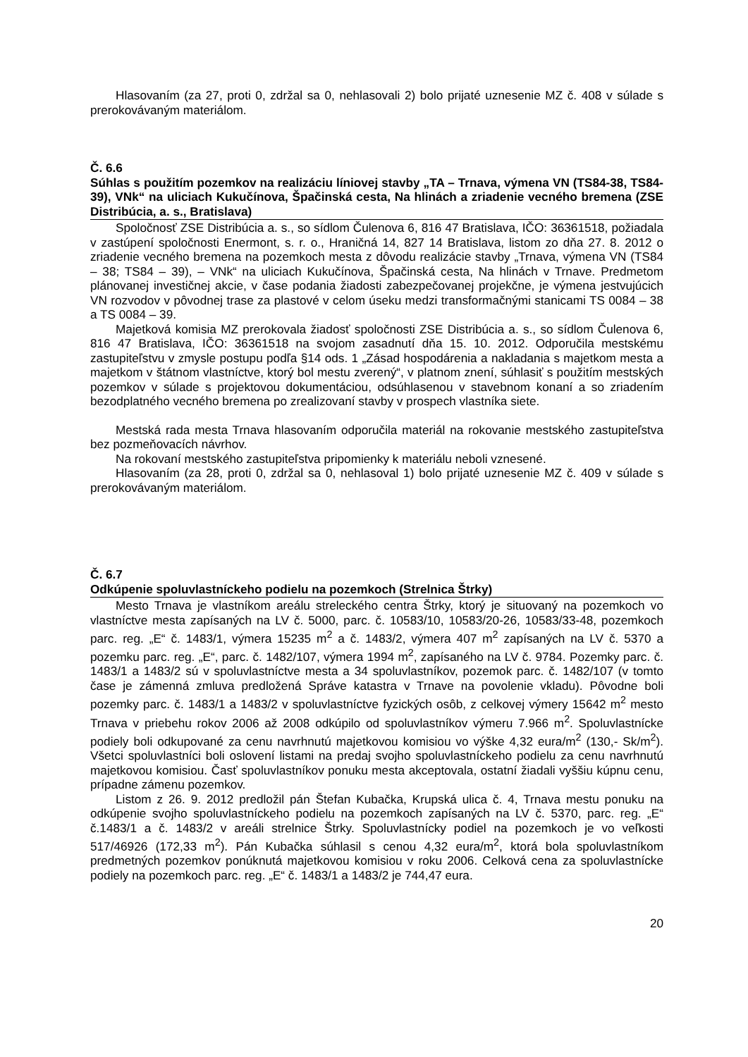Hlasovaním (za 27, proti 0, zdržal sa 0, nehlasovali 2) bolo prijaté uznesenie MZ č. 408 v súlade s prerokovávaným materiálom.
Č. 6.6
Súhlas s použitím pozemkov na realizáciu líniovej stavby „TA – Trnava, výmena VN (TS84-38, TS84-39), VNk“ na uliciach Kukučínova, Špačinská cesta, Na hlinách a zriadenie vecného bremena (ZSE Distribúcia, a. s., Bratislava)
Spoločnosť ZSE Distribúcia a. s., so sídlom Čulenova 6, 816 47 Bratislava, IČO: 36361518, požiadala v zastúpení spoločnosti Enermont, s. r. o., Hraničná 14, 827 14 Bratislava, listom zo dňa 27. 8. 2012 o zriadenie vecného bremena na pozemkoch mesta z dôvodu realizácie stavby „Trnava, výmena VN (TS84 – 38; TS84 – 39), – VNk“ na uliciach Kukučínova, Špačinská cesta, Na hlinách v Trnave. Predmetom plánovanej investičnej akcie, v čase podania žiadosti zabezpečovanej projekčne, je výmena jestvujúcich VN rozvodov v pôvodnej trase za plastové v celom úseku medzi transformačnými stanicami TS 0084 – 38 a TS 0084 – 39.
Majetková komisia MZ prerokovala žiadosť spoločnosti ZSE Distribúcia a. s., so sídlom Čulenova 6, 816 47 Bratislava, IČO: 36361518 na svojom zasadnutí dňa 15. 10. 2012. Odporučila mestskému zastupiteľstvu v zmysle postupu podľa §14 ods. 1 „Zásad hospodárenia a nakladania s majetkom mesta a majetkom v štátnom vlastníctve, ktorý bol mestu zverený“, v platnom znení, súhlasiť s použitím mestských pozemkov v súlade s projektovou dokumentáciou, odsúhlasenou v stavebnom konaní a so zriadením bezodplatného vecného bremena po zrealizovaní stavby v prospech vlastníka siete.
Mestská rada mesta Trnava hlasovaním odporučila materiál na rokovanie mestského zastupiteľstva bez pozmeňovacích návrhov.
Na rokovaní mestského zastupiteľstva pripomienky k materiálu neboli vznesené.
Hlasovaním (za 28, proti 0, zdržal sa 0, nehlasoval 1) bolo prijaté uznesenie MZ č. 409 v súlade s prerokovávaným materiálom.
Č. 6.7
Odkúpenie spoluvlastníckeho podielu na pozemkoch (Strelnica Štrky)
Mesto Trnava je vlastníkom areálu streleckého centra Štrky, ktorý je situovaný na pozemkoch vo vlastníctve mesta zapísaných na LV č. 5000, parc. č. 10583/10, 10583/20-26, 10583/33-48, pozemkoch parc. reg. „E“ č. 1483/1, výmera 15235 m<sup>2</sup> a č. 1483/2, výmera 407 m<sup>2</sup> zapísaných na LV č. 5370 a pozemku parc. reg. „E“, parc. č. 1482/107, výmera 1994 m<sup>2</sup>, zapísaného na LV č. 9784. Pozemky parc. č. 1483/1 a 1483/2 sú v spoluvlastníctve mesta a 34 spoluvlastníkov, pozemok parc. č. 1482/107 (v tomto čase je zámenná zmluva predložená Správe katastra v Trnave na povolenie vkladu). Pôvodne boli pozemky parc. č. 1483/1 a 1483/2 v spoluvlastníctve fyzických osôb, z celkovej výmery 15642 m<sup>2</sup> mesto Trnava v priebehu rokov 2006 až 2008 odkúpilo od spoluvlastníkov výmeru 7.966 m<sup>2</sup>. Spoluvlastnícke podiely boli odkupované za cenu navrhnutú majetkovou komisiou vo výške 4,32 eura/m<sup>2</sup> (130,- Sk/m<sup>2</sup>). Všetci spoluvlastníci boli oslovení listami na predaj svojho spoluvlastníckeho podielu za cenu navrhnutú majetkovou komisiou. Časť spoluvlastníkov ponuku mesta akceptovala, ostatní žiadali vyššiu kúpnu cenu, prípadne zámenu pozemkov.
Listom z 26. 9. 2012 predložil pán Štefan Kubačka, Krupská ulica č. 4, Trnava mestu ponuku na odkúpenie svojho spoluvlastníckeho podielu na pozemkoch zapísaných na LV č. 5370, parc. reg. „E“ č.1483/1 a č. 1483/2 v areáli strelnice Štrky. Spoluvlastnícky podiel na pozemkoch je vo veľkosti 517/46926 (172,33 m<sup>2</sup>). Pán Kubačka súhlasil s cenou 4,32 eura/m<sup>2</sup>, ktorá bola spoluvlastníkom predmetných pozemkov ponúknutá majetkovou komisiou v roku 2006. Celková cena za spoluvlastnícke podiely na pozemkoch parc. reg. „E“ č. 1483/1 a 1483/2 je 744,47 eura.
20